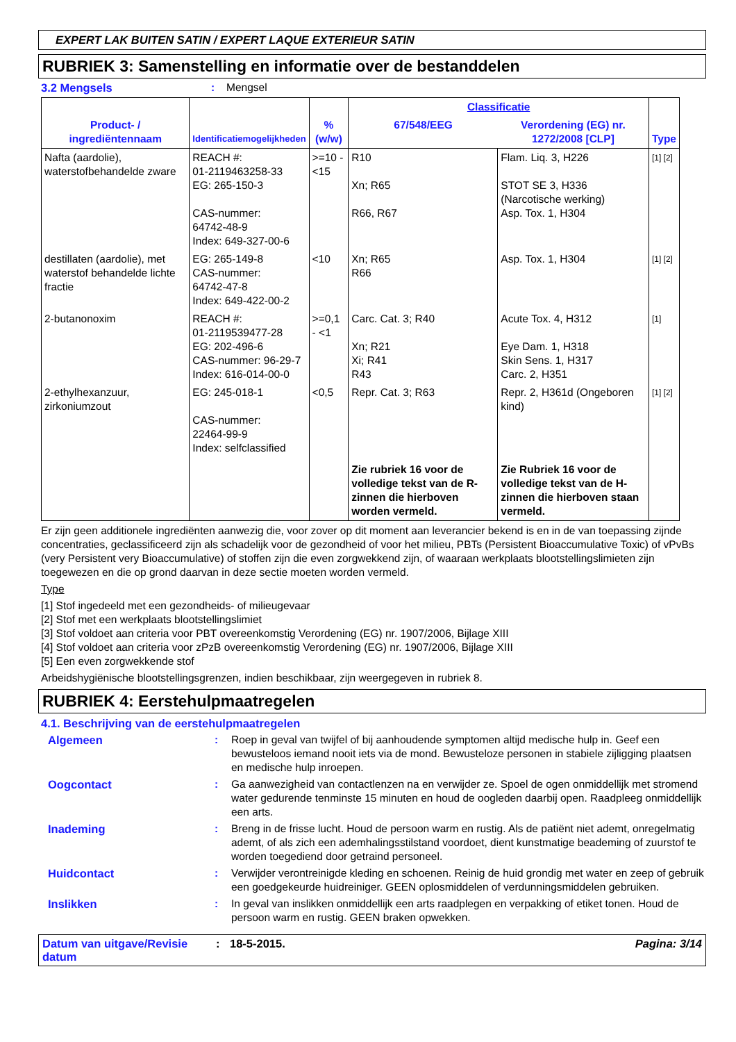EXPERT LAK BUITEN SATIN / EXPERT LAQUE EXTERIEUR SATIN
RUBRIEK 3: Samenstelling en informatie over de bestanddelen
3.2 Mengsels: Mengsel
| Product- / ingrediëntennaam | Identificatiemogelijkheden | % (w/w) | Classificatie | | Type |
| --- | --- | --- | --- | --- | --- |
| | | | 67/548/EEG | Verordening (EG) nr. 1272/2008 [CLP] | |
| Nafta (aardolie), waterstofbehandelde zware | REACH #: 01-2119463258-33 EG: 265-150-3 CAS-nummer: 64742-48-9 Index: 649-327-00-6 | >=10 - <15 | R10 Xn; R65 R66, R67 | Flam. Liq. 3, H226 STOT SE 3, H336 (Narcotische werking) Asp. Tox. 1, H304 | [1] [2] |
| destillaten (aardolie), met waterstof behandelde lichte fractie | EG: 265-149-8 CAS-nummer: 64742-47-8 Index: 649-422-00-2 | <10 | Xn; R65 R66 | Asp. Tox. 1, H304 | [1] [2] |
| 2-butanonoxim | REACH #: 01-2119539477-28 EG: 202-496-6 CAS-nummer: 96-29-7 Index: 616-014-00-0 | >=0,1 - <1 | Carc. Cat. 3; R40 Xn; R21 Xi; R41 R43 | Acute Tox. 4, H312 Eye Dam. 1, H318 Skin Sens. 1, H317 Carc. 2, H351 | [1] |
| 2-ethylhexanzuur, zirkoniumzout | EG: 245-018-1 CAS-nummer: 22464-99-9 Index: selfclassified | <0,5 | Repr. Cat. 3; R63 | Repr. 2, H361d (Ongeboren kind) | [1] [2] |
| | | | Zie rubriek 16 voor de volledige tekst van de R-zinnen die hierboven worden vermeld. | Zie Rubriek 16 voor de volledige tekst van de H-zinnen die hierboven staan vermeld. | |
Er zijn geen additionele ingrediënten aanwezig die, voor zover op dit moment aan leverancier bekend is en in de van toepassing zijnde concentraties, geclassificeerd zijn als schadelijk voor de gezondheid of voor het milieu, PBTs (Persistent Bioaccumulative Toxic) of vPvBs (very Persistent very Bioaccumulative) of stoffen zijn die even zorgwekkend zijn, of waaraan werkplaats blootstellingslimieten zijn toegewezen en die op grond daarvan in deze sectie moeten worden vermeld.
Type
[1] Stof ingedeeld met een gezondheids- of milieugevaar
[2] Stof met een werkplaats blootstellingslimiet
[3] Stof voldoet aan criteria voor PBT overeenkomstig Verordening (EG) nr. 1907/2006, Bijlage XIII
[4] Stof voldoet aan criteria voor zPzB overeenkomstig Verordening (EG) nr. 1907/2006, Bijlage XIII
[5] Een even zorgwekkende stof
Arbeidshygiënische blootstellingsgrenzen, indien beschikbaar, zijn weergegeven in rubriek 8.
RUBRIEK 4: Eerstehulpmaatregelen
4.1. Beschrijving van de eerstehulpmaatregelen
Algemeen: Roep in geval van twijfel of bij aanhoudende symptomen altijd medische hulp in. Geef een bewusteloos iemand nooit iets via de mond. Bewusteloze personen in stabiele zijligging plaatsen en medische hulp inroepen.
Oogcontact: Ga aanwezigheid van contactlenzen na en verwijder ze. Spoel de ogen onmiddellijk met stromend water gedurende tenminste 15 minuten en houd de oogleden daarbij open. Raadpleeg onmiddellijk een arts.
Inademing: Breng in de frisse lucht. Houd de persoon warm en rustig. Als de patiënt niet ademt, onregelmatig ademt, of als zich een ademhalingsstilstand voordoet, dient kunstmatige beademing of zuurstof te worden toegediend door getraind personeel.
Huidcontact: Verwijder verontreinigde kleding en schoenen. Reinig de huid grondig met water en zeep of gebruik een goedgekeurde huidreiniger. GEEN oplosmiddelen of verdunningsmiddelen gebruiken.
Inslikken: In geval van inslikken onmiddellijk een arts raadplegen en verpakking of etiket tonen. Houd de persoon warm en rustig. GEEN braken opwekken.
Datum van uitgave/Revisie datum: 18-5-2015. Pagina: 3/14